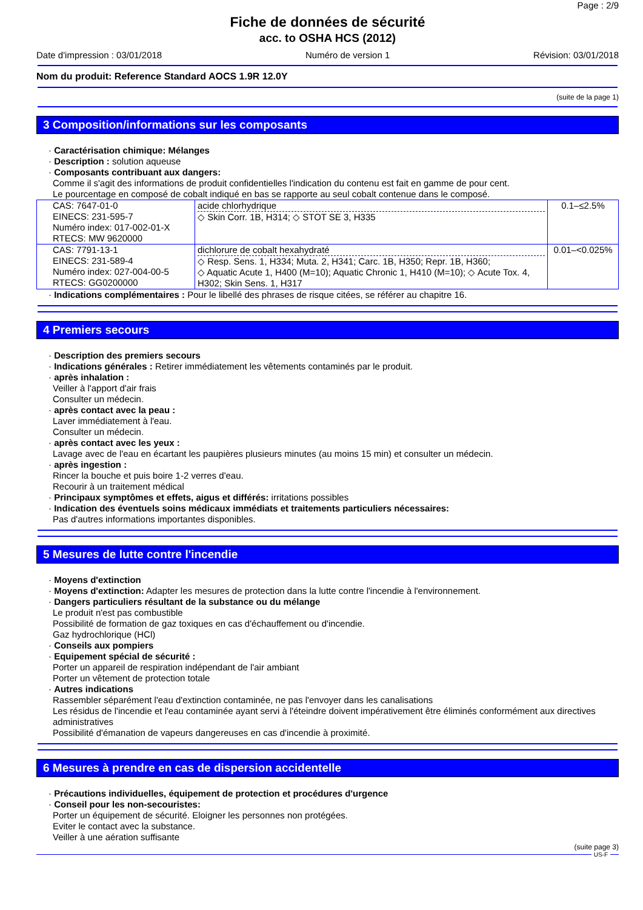Page : 2/9
Fiche de données de sécurité
acc. to OSHA HCS (2012)
Date d'impression : 03/01/2018 Numéro de version 1 Révision: 03/01/2018
Nom du produit: Reference Standard AOCS 1.9R 12.0Y
(suite de la page 1)
3 Composition/informations sur les composants
· Caractérisation chimique: Mélanges
· Description : solution aqueuse
· Composants contribuant aux dangers:
Comme il s'agit des informations de produit confidentielles l'indication du contenu est fait en gamme de pour cent.
Le pourcentage en composé de cobalt indiqué en bas se rapporte au seul cobalt contenue dans le composé.
| CAS: 7647-01-0 EINECS: 231-595-7 Numéro index: 017-002-01-X RTECS: MW 9620000 | acide chlorhydrique ◇ Skin Corr. 1B, H314; ◇ STOT SE 3, H335 | 0.1–≤2.5% |
| CAS: 7791-13-1 EINECS: 231-589-4 Numéro index: 027-004-00-5 RTECS: GG0200000 | dichlorure de cobalt hexahydraté ◇ Resp. Sens. 1, H334; Muta. 2, H341; Carc. 1B, H350; Repr. 1B, H360; ◇ Aquatic Acute 1, H400 (M=10); Aquatic Chronic 1, H410 (M=10); ◇ Acute Tox. 4, H302; Skin Sens. 1, H317 | 0.01–<0.025% |
· Indications complémentaires : Pour le libellé des phrases de risque citées, se référer au chapitre 16.
4 Premiers secours
· Description des premiers secours
· Indications générales : Retirer immédiatement les vêtements contaminés par le produit.
· après inhalation :
Veiller à l'apport d'air frais
Consulter un médecin.
· après contact avec la peau :
Laver immédiatement à l'eau.
Consulter un médecin.
· après contact avec les yeux :
Lavage avec de l'eau en écartant les paupières plusieurs minutes (au moins 15 min) et consulter un médecin.
· après ingestion :
Rincer la bouche et puis boire 1-2 verres d'eau.
Recourir à un traitement médical
· Principaux symptômes et effets, aigus et différés: irritations possibles
· Indication des éventuels soins médicaux immédiats et traitements particuliers nécessaires:
Pas d'autres informations importantes disponibles.
5 Mesures de lutte contre l'incendie
· Moyens d'extinction
· Moyens d'extinction: Adapter les mesures de protection dans la lutte contre l'incendie à l'environnement.
· Dangers particuliers résultant de la substance ou du mélange
Le produit n'est pas combustible
Possibilité de formation de gaz toxiques en cas d'échauffement ou d'incendie.
Gaz hydrochlorique (HCl)
· Conseils aux pompiers
· Equipement spécial de sécurité :
Porter un appareil de respiration indépendant de l'air ambiant
Porter un vêtement de protection totale
· Autres indications
Rassembler séparément l'eau d'extinction contaminée, ne pas l'envoyer dans les canalisations
Les résidus de l'incendie et l'eau contaminée ayant servi à l'éteindre doivent impérativement être éliminés conformément aux directives administratives
Possibilité d'émanation de vapeurs dangereuses en cas d'incendie à proximité.
6 Mesures à prendre en cas de dispersion accidentelle
· Précautions individuelles, équipement de protection et procédures d'urgence
· Conseil pour les non-secouristes:
Porter un équipement de sécurité. Eloigner les personnes non protégées.
Eviter le contact avec la substance.
Veiller à une aération suffisante
(suite page 3)
US-F